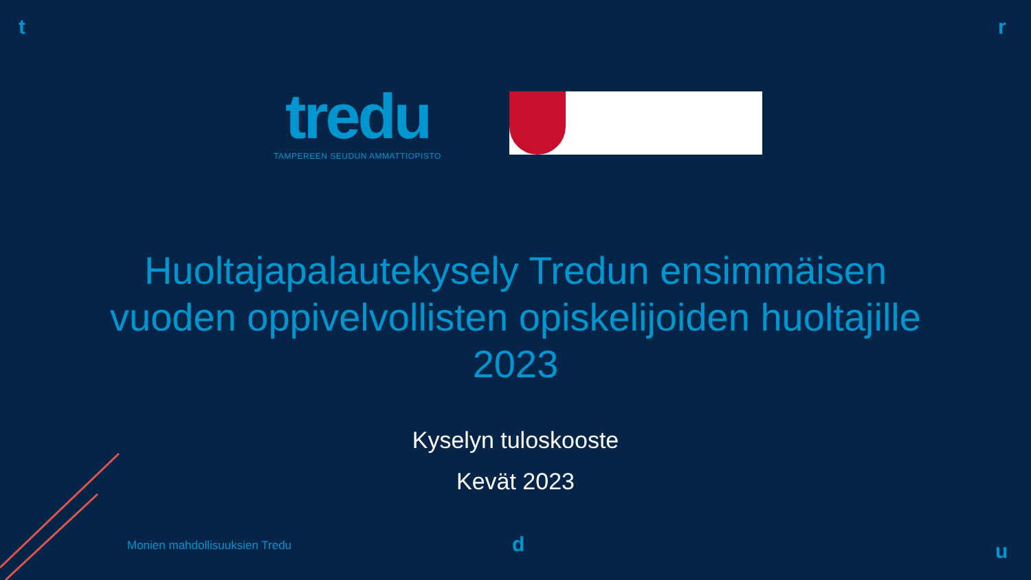t r
d u
tredu
TAMPEREEN SEUDUN AMMATTIOPISTO
Huoltajapalautekysely Tredun ensimmäisen vuoden oppivelvollisten opiskelijoiden huoltajille 2023
Kyselyn tuloskooste
Kevät 2023
Monien mahdollisuuksien Tredu